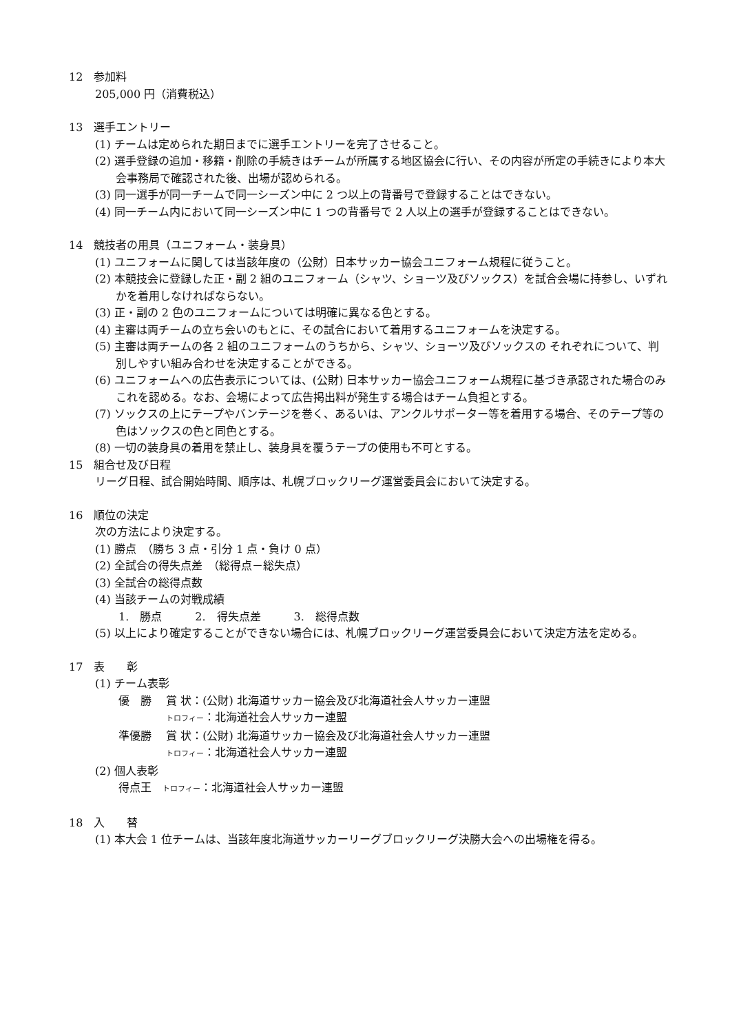12　参加料
205,000 円（消費税込）
13　選手エントリー
(1) チームは定められた期日までに選手エントリーを完了させること。
(2) 選手登録の追加・移籍・削除の手続きはチームが所属する地区協会に行い、その内容が所定の手続きにより本大会事務局で確認された後、出場が認められる。
(3) 同一選手が同一チームで同一シーズン中に 2 つ以上の背番号で登録することはできない。
(4) 同一チーム内において同一シーズン中に 1 つの背番号で 2 人以上の選手が登録することはできない。
14　競技者の用具（ユニフォーム・装身具）
(1) ユニフォームに関しては当該年度の（公財）日本サッカー協会ユニフォーム規程に従うこと。
(2) 本競技会に登録した正・副 2 組のユニフォーム（シャツ、ショーツ及びソックス）を試合会場に持参し、いずれかを着用しなければならない。
(3) 正・副の 2 色のユニフォームについては明確に異なる色とする。
(4) 主審は両チームの立ち会いのもとに、その試合において着用するユニフォームを決定する。
(5) 主審は両チームの各 2 組のユニフォームのうちから、シャツ、ショーツ及びソックスの それぞれについて、判別しやすい組み合わせを決定することができる。
(6) ユニフォームへの広告表示については、(公財) 日本サッカー協会ユニフォーム規程に基づき承認された場合のみこれを認める。なお、会場によって広告掲出料が発生する場合はチーム負担とする。
(7) ソックスの上にテープやバンテージを巻く、あるいは、アンクルサポーター等を着用する場合、そのテープ等の色はソックスの色と同色とする。
(8) 一切の装身具の着用を禁止し、装身具を覆うテープの使用も不可とする。
15　組合せ及び日程
リーグ日程、試合開始時間、順序は、札幌ブロックリーグ運営委員会において決定する。
16　順位の決定
次の方法により決定する。
(1) 勝点　（勝ち 3 点・引分 1 点・負け 0 点）
(2) 全試合の得失点差　（総得点－総失点）
(3) 全試合の総得点数
(4) 当該チームの対戦成績
1.　勝点　　　2.　得失点差　　　3.　総得点数
(5) 以上により確定することができない場合には、札幌ブロックリーグ運営委員会において決定方法を定める。
17　表　　彰
(1) チーム表彰
優　勝　 賞 状：(公財) 北海道サッカー協会及び北海道社会人サッカー連盟
　　　　 トロフィー：北海道社会人サッカー連盟
準優勝　 賞 状：(公財) 北海道サッカー協会及び北海道社会人サッカー連盟
　　　　 トロフィー：北海道社会人サッカー連盟
(2) 個人表彰
得点王　トロフィー：北海道社会人サッカー連盟
18　入　　替
(1) 本大会 1 位チームは、当該年度北海道サッカーリーグブロックリーグ決勝大会への出場権を得る。